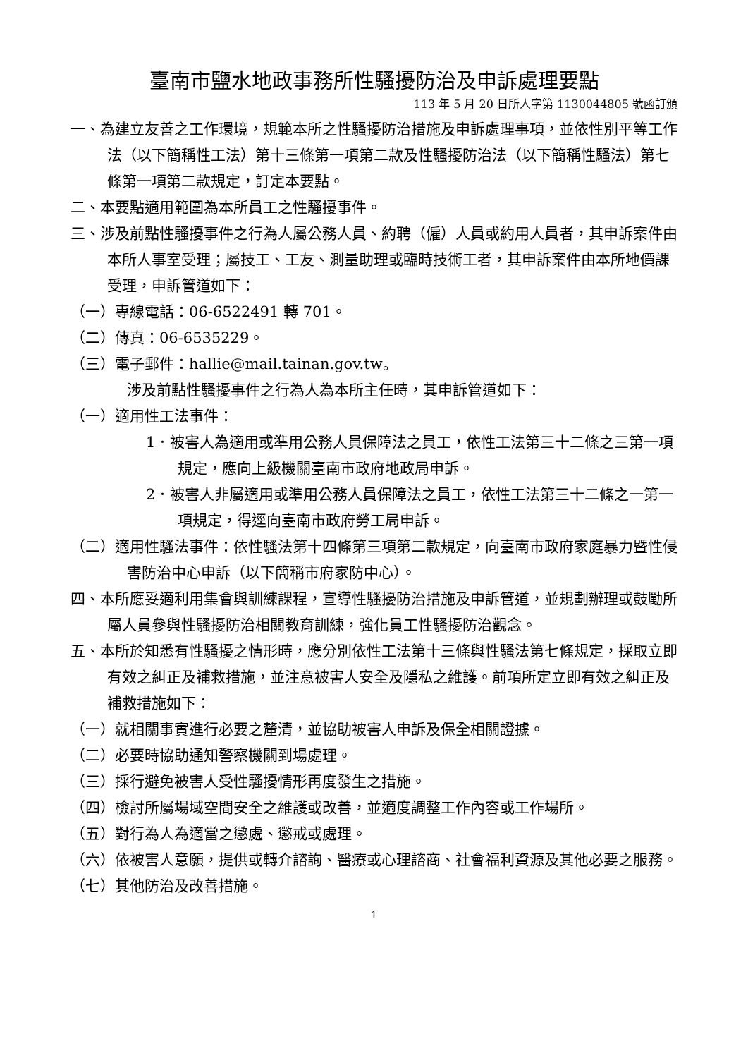臺南市鹽水地政事務所性騷擾防治及申訴處理要點
113 年 5 月 20 日所人字第 1130044805 號函訂頒
一、為建立友善之工作環境，規範本所之性騷擾防治措施及申訴處理事項，並依性別平等工作法（以下簡稱性工法）第十三條第一項第二款及性騷擾防治法（以下簡稱性騷法）第七條第一項第二款規定，訂定本要點。
二、本要點適用範圍為本所員工之性騷擾事件。
三、涉及前點性騷擾事件之行為人屬公務人員、約聘（僱）人員或約用人員者，其申訴案件由本所人事室受理；屬技工、工友、測量助理或臨時技術工者，其申訴案件由本所地價課受理，申訴管道如下：
（一）專線電話：06-6522491 轉 701。
（二）傳真：06-6535229。
（三）電子郵件：hallie@mail.tainan.gov.tw。
涉及前點性騷擾事件之行為人為本所主任時，其申訴管道如下：
（一）適用性工法事件：
1．被害人為適用或準用公務人員保障法之員工，依性工法第三十二條之三第一項規定，應向上級機關臺南市政府地政局申訴。
2．被害人非屬適用或準用公務人員保障法之員工，依性工法第三十二條之一第一項規定，得逕向臺南市政府勞工局申訴。
（二）適用性騷法事件：依性騷法第十四條第三項第二款規定，向臺南市政府家庭暴力暨性侵害防治中心申訴（以下簡稱市府家防中心）。
四、本所應妥適利用集會與訓練課程，宣導性騷擾防治措施及申訴管道，並規劃辦理或鼓勵所屬人員參與性騷擾防治相關教育訓練，強化員工性騷擾防治觀念。
五、本所於知悉有性騷擾之情形時，應分別依性工法第十三條與性騷法第七條規定，採取立即有效之糾正及補救措施，並注意被害人安全及隱私之維護。前項所定立即有效之糾正及補救措施如下：
（一）就相關事實進行必要之釐清，並協助被害人申訴及保全相關證據。
（二）必要時協助通知警察機關到場處理。
（三）採行避免被害人受性騷擾情形再度發生之措施。
（四）檢討所屬場域空間安全之維護或改善，並適度調整工作內容或工作場所。
（五）對行為人為適當之懲處、懲戒或處理。
（六）依被害人意願，提供或轉介諮詢、醫療或心理諮商、社會福利資源及其他必要之服務。
（七）其他防治及改善措施。
1